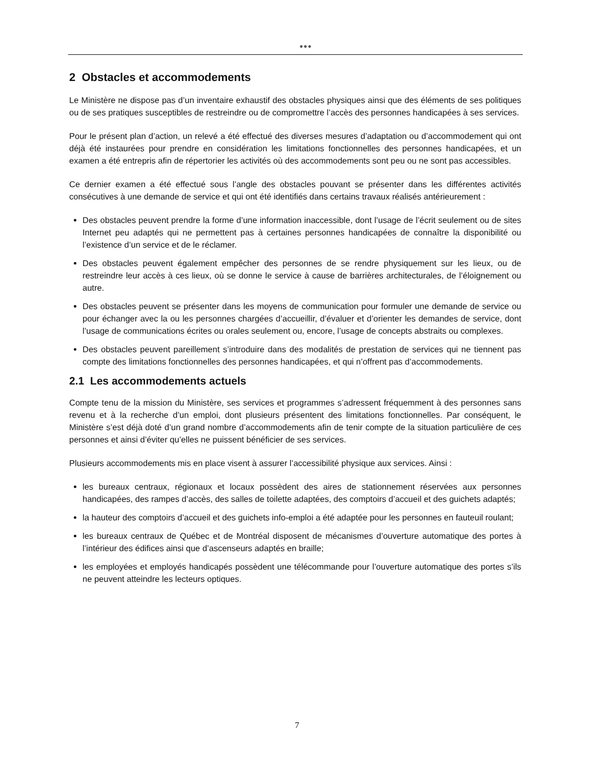●●●
2 Obstacles et accommodements
Le Ministère ne dispose pas d’un inventaire exhaustif des obstacles physiques ainsi que des éléments de ses politiques ou de ses pratiques susceptibles de restreindre ou de compromettre l’accès des personnes handicapées à ses services.
Pour le présent plan d’action, un relevé a été effectué des diverses mesures d’adaptation ou d’accommodement qui ont déjà été instaurées pour prendre en considération les limitations fonctionnelles des personnes handicapées, et un examen a été entrepris afin de répertorier les activités où des accommodements sont peu ou ne sont pas accessibles.
Ce dernier examen a été effectué sous l’angle des obstacles pouvant se présenter dans les différentes activités consécutives à une demande de service et qui ont été identifiés dans certains travaux réalisés antérieurement :
Des obstacles peuvent prendre la forme d’une information inaccessible, dont l’usage de l’écrit seulement ou de sites Internet peu adaptés qui ne permettent pas à certaines personnes handicapées de connaître la disponibilité ou l’existence d’un service et de le réclamer.
Des obstacles peuvent également empêcher des personnes de se rendre physiquement sur les lieux, ou de restreindre leur accès à ces lieux, où se donne le service à cause de barrières architecturales, de l’éloignement ou autre.
Des obstacles peuvent se présenter dans les moyens de communication pour formuler une demande de service ou pour échanger avec la ou les personnes chargées d’accueillir, d’évaluer et d’orienter les demandes de service, dont l’usage de communications écrites ou orales seulement ou, encore, l’usage de concepts abstraits ou complexes.
Des obstacles peuvent pareillement s’introduire dans des modalités de prestation de services qui ne tiennent pas compte des limitations fonctionnelles des personnes handicapées, et qui n’offrent pas d’accommodements.
2.1 Les accommodements actuels
Compte tenu de la mission du Ministère, ses services et programmes s’adressent fréquemment à des personnes sans revenu et à la recherche d’un emploi, dont plusieurs présentent des limitations fonctionnelles. Par conséquent, le Ministère s’est déjà doté d’un grand nombre d’accommodements afin de tenir compte de la situation particulière de ces personnes et ainsi d’éviter qu’elles ne puissent bénéficier de ses services.
Plusieurs accommodements mis en place visent à assurer l’accessibilité physique aux services. Ainsi :
les bureaux centraux, régionaux et locaux possèdent des aires de stationnement réservées aux personnes handicapées, des rampes d’accès, des salles de toilette adaptées, des comptoirs d’accueil et des guichets adaptés;
la hauteur des comptoirs d’accueil et des guichets info-emploi a été adaptée pour les personnes en fauteuil roulant;
les bureaux centraux de Québec et de Montréal disposent de mécanismes d’ouverture automatique des portes à l’intérieur des édifices ainsi que d’ascenseurs adaptés en braille;
les employées et employés handicapés possèdent une télécommande pour l’ouverture automatique des portes s’ils ne peuvent atteindre les lecteurs optiques.
7